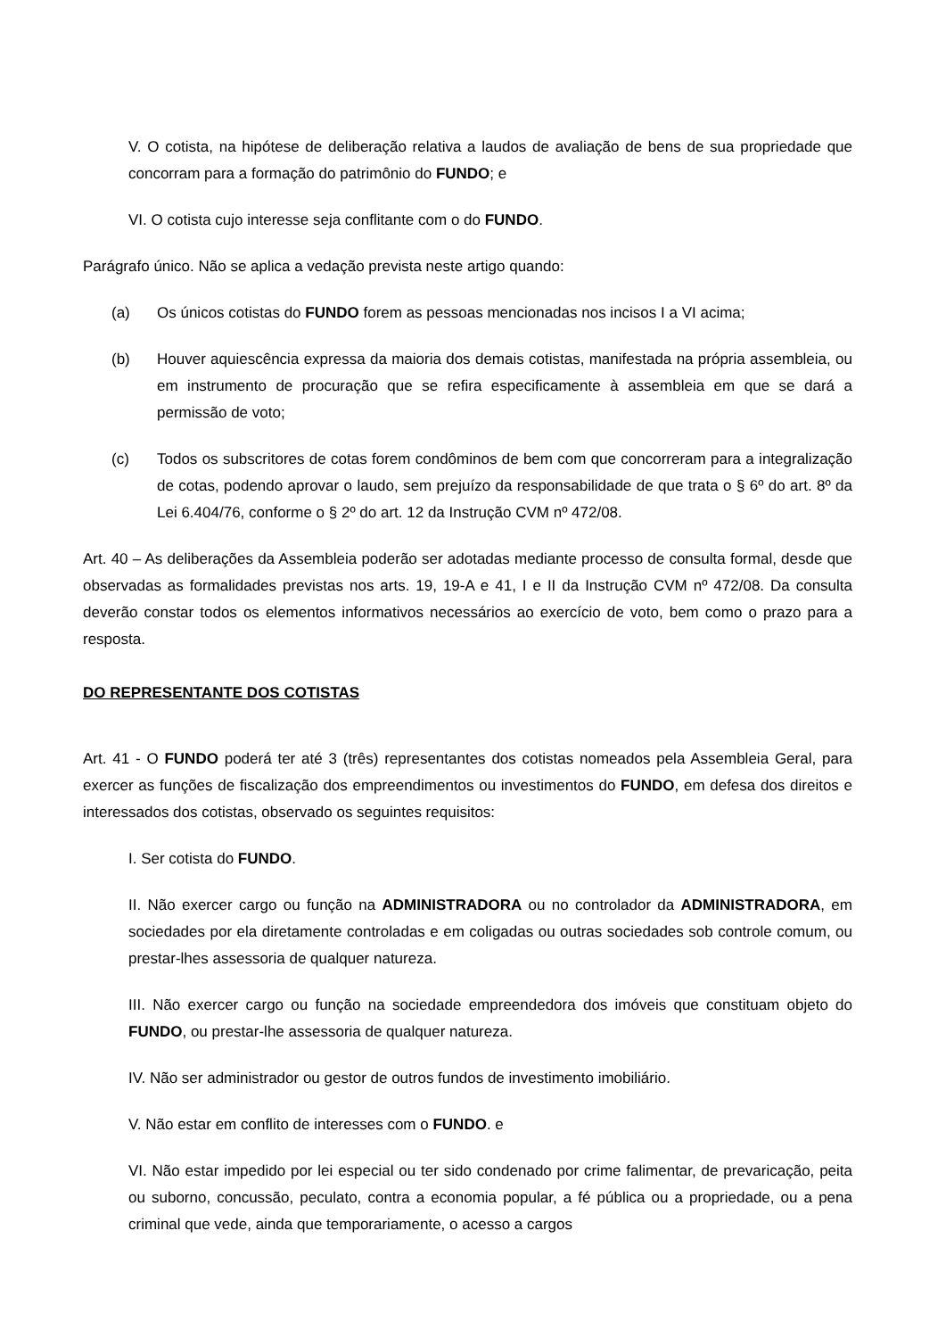V. O cotista, na hipótese de deliberação relativa a laudos de avaliação de bens de sua propriedade que concorram para a formação do patrimônio do FUNDO; e
VI. O cotista cujo interesse seja conflitante com o do FUNDO.
Parágrafo único. Não se aplica a vedação prevista neste artigo quando:
(a) Os únicos cotistas do FUNDO forem as pessoas mencionadas nos incisos I a VI acima;
(b) Houver aquiescência expressa da maioria dos demais cotistas, manifestada na própria assembleia, ou em instrumento de procuração que se refira especificamente à assembleia em que se dará a permissão de voto;
(c) Todos os subscritores de cotas forem condôminos de bem com que concorreram para a integralização de cotas, podendo aprovar o laudo, sem prejuízo da responsabilidade de que trata o § 6º do art. 8º da Lei 6.404/76, conforme o § 2º do art. 12 da Instrução CVM nº 472/08.
Art. 40 – As deliberações da Assembleia poderão ser adotadas mediante processo de consulta formal, desde que observadas as formalidades previstas nos arts. 19, 19-A e 41, I e II da Instrução CVM nº 472/08. Da consulta deverão constar todos os elementos informativos necessários ao exercício de voto, bem como o prazo para a resposta.
DO REPRESENTANTE DOS COTISTAS
Art. 41 - O FUNDO poderá ter até 3 (três) representantes dos cotistas nomeados pela Assembleia Geral, para exercer as funções de fiscalização dos empreendimentos ou investimentos do FUNDO, em defesa dos direitos e interessados dos cotistas, observado os seguintes requisitos:
I. Ser cotista do FUNDO.
II. Não exercer cargo ou função na ADMINISTRADORA ou no controlador da ADMINISTRADORA, em sociedades por ela diretamente controladas e em coligadas ou outras sociedades sob controle comum, ou prestar-lhes assessoria de qualquer natureza.
III. Não exercer cargo ou função na sociedade empreendedora dos imóveis que constituam objeto do FUNDO, ou prestar-lhe assessoria de qualquer natureza.
IV. Não ser administrador ou gestor de outros fundos de investimento imobiliário.
V. Não estar em conflito de interesses com o FUNDO. e
VI. Não estar impedido por lei especial ou ter sido condenado por crime falimentar, de prevaricação, peita ou suborno, concussão, peculato, contra a economia popular, a fé pública ou a propriedade, ou a pena criminal que vede, ainda que temporariamente, o acesso a cargos